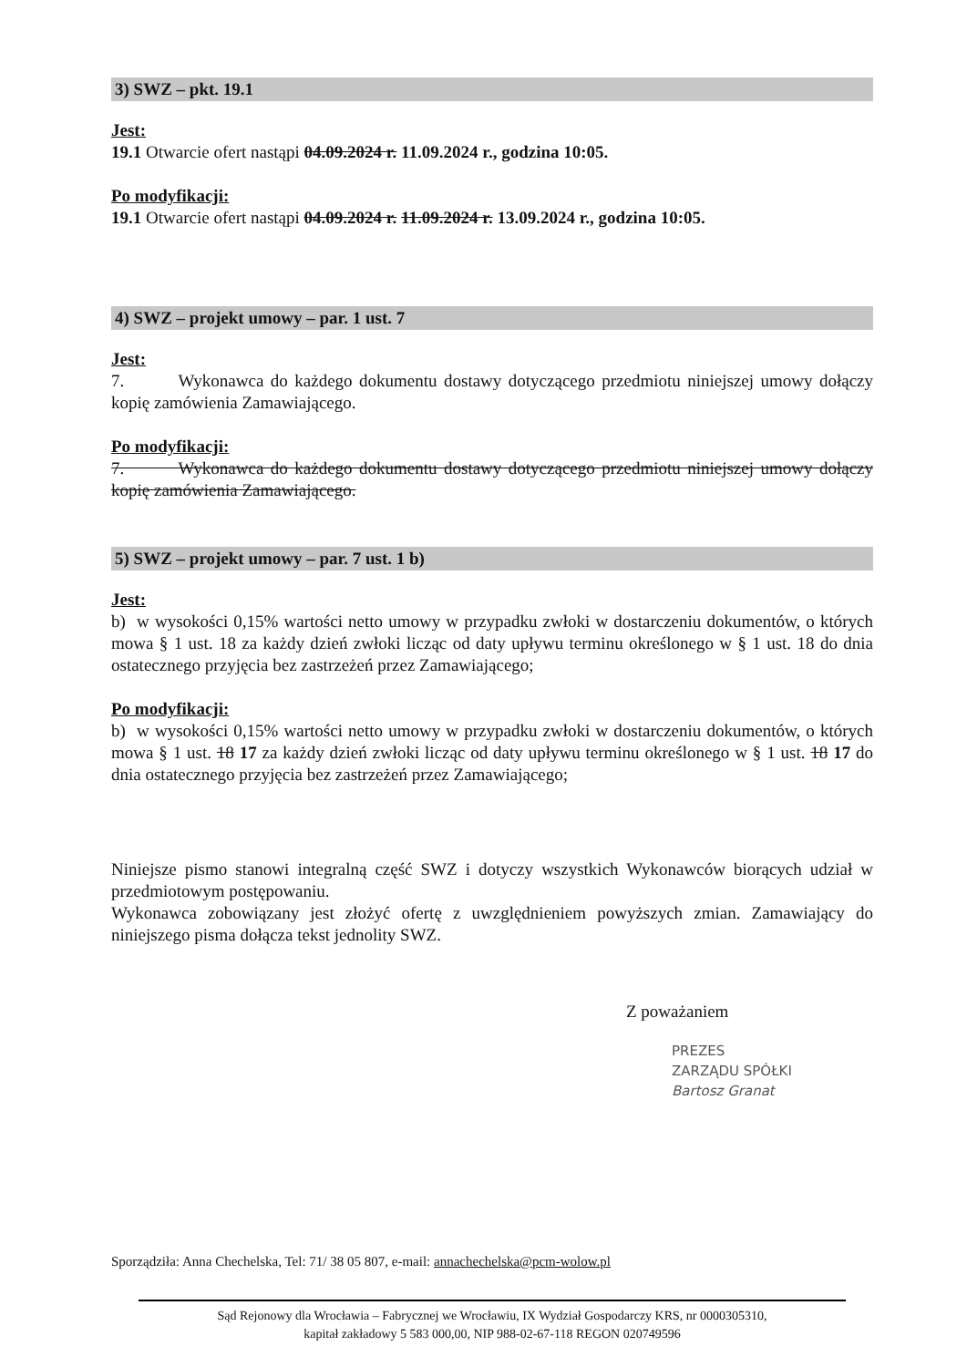3) SWZ – pkt. 19.1
Jest:
19.1 Otwarcie ofert nastąpi 04.09.2024 r. 11.09.2024 r., godzina 10:05.
Po modyfikacji:
19.1 Otwarcie ofert nastąpi 04.09.2024 r. 11.09.2024 r. 13.09.2024 r., godzina 10:05.
4) SWZ – projekt umowy – par. 1 ust. 7
Jest:
7. Wykonawca do każdego dokumentu dostawy dotyczącego przedmiotu niniejszej umowy dołączy kopię zamówienia Zamawiającego.
Po modyfikacji:
7. Wykonawca do każdego dokumentu dostawy dotyczącego przedmiotu niniejszej umowy dołączy kopię zamówienia Zamawiającego.
5) SWZ – projekt umowy – par. 7 ust. 1 b)
Jest:
b) w wysokości 0,15% wartości netto umowy w przypadku zwłoki w dostarczeniu dokumentów, o których mowa § 1 ust. 18 za każdy dzień zwłoki licząc od daty upływu terminu określonego w § 1 ust. 18 do dnia ostatecznego przyjęcia bez zastrzeżeń przez Zamawiającego;
Po modyfikacji:
b) w wysokości 0,15% wartości netto umowy w przypadku zwłoki w dostarczeniu dokumentów, o których mowa § 1 ust. 18 17 za każdy dzień zwłoki licząc od daty upływu terminu określonego w § 1 ust. 18 17 do dnia ostatecznego przyjęcia bez zastrzeżeń przez Zamawiającego;
Niniejsze pismo stanowi integralną część SWZ i dotyczy wszystkich Wykonawców biorących udział w przedmiotowym postępowaniu.
Wykonawca zobowiązany jest złożyć ofertę z uwzględnieniem powyższych zmian. Zamawiający do niniejszego pisma dołącza tekst jednolity SWZ.
Z poważaniem
PREZES
ZARZĄDU SPÓŁKI
Bartosz Granat
Sporządziła: Anna Chechelska, Tel: 71/ 38 05 807, e-mail: annachechelska@pcm-wolow.pl
Sąd Rejonowy dla Wrocławia – Fabrycznej we Wrocławiu, IX Wydział Gospodarczy KRS, nr 0000305310,
kapitał zakładowy 5 583 000,00, NIP 988-02-67-118 REGON 020749596